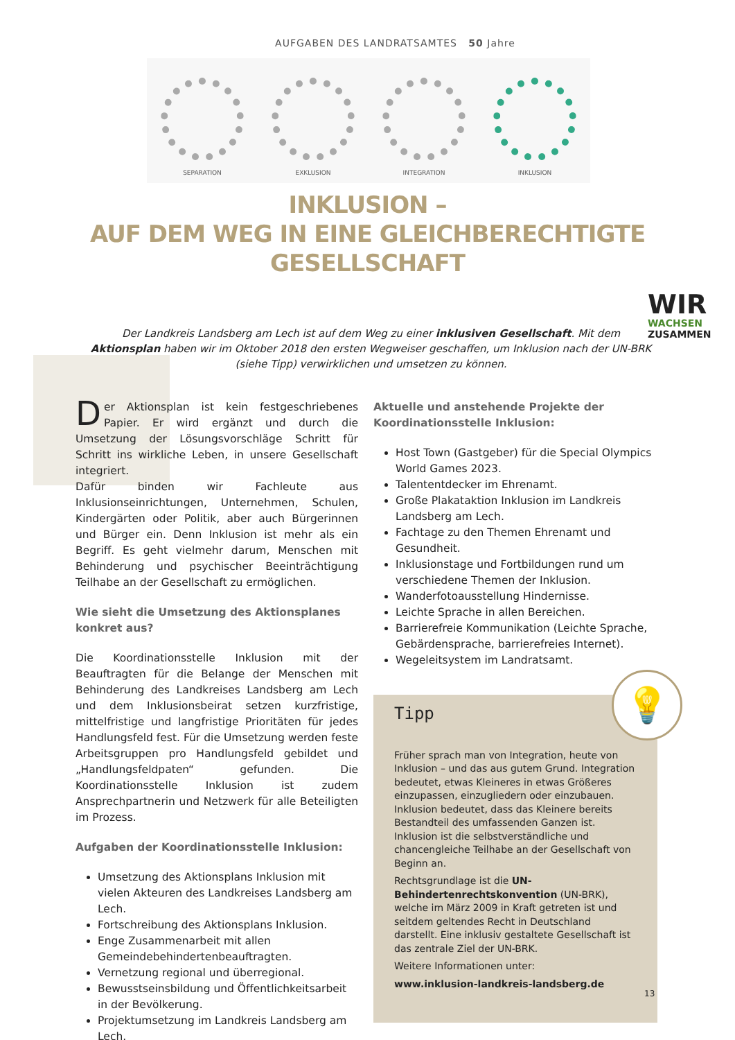AUFGABEN DES LANDRATSAMTES 50 Jahre
SEPARATION
EXKLUSION
INTEGRATION
INKLUSION
INKLUSION –
AUF DEM WEG IN EINE GLEICHBERECHTIGTE GESELLSCHAFT
WIR
WACHSEN
ZUSAMMEN
Der Landkreis Landsberg am Lech ist auf dem Weg zu einer inklusiven Gesellschaft. Mit dem Aktionsplan haben wir im Oktober 2018 den ersten Wegweiser geschaffen, um Inklusion nach der UN-BRK (siehe Tipp) verwirklichen und umsetzen zu können.
Der Aktionsplan ist kein festgeschriebenes Papier. Er wird ergänzt und durch die Umsetzung der Lösungsvorschläge Schritt für Schritt ins wirkliche Leben, in unsere Gesellschaft integriert.
Dafür binden wir Fachleute aus Inklusionseinrichtungen, Unternehmen, Schulen, Kindergärten oder Politik, aber auch Bürgerinnen und Bürger ein. Denn Inklusion ist mehr als ein Begriff. Es geht vielmehr darum, Menschen mit Behinderung und psychischer Beeinträchtigung Teilhabe an der Gesellschaft zu ermöglichen.
Wie sieht die Umsetzung des Aktionsplanes konkret aus?
Die Koordinationsstelle Inklusion mit der Beauftragten für die Belange der Menschen mit Behinderung des Landkreises Landsberg am Lech und dem Inklusionsbeirat setzen kurzfristige, mittelfristige und langfristige Prioritäten für jedes Handlungsfeld fest. Für die Umsetzung werden feste Arbeitsgruppen pro Handlungsfeld gebildet und „Handlungsfeldpaten“ gefunden. Die Koordinationsstelle Inklusion ist zudem Ansprechpartnerin und Netzwerk für alle Beteiligten im Prozess.
Aufgaben der Koordinationsstelle Inklusion:
Umsetzung des Aktionsplans Inklusion mit vielen Akteuren des Landkreises Landsberg am Lech.
Fortschreibung des Aktionsplans Inklusion.
Enge Zusammenarbeit mit allen Gemeindebehindertenbeauftragten.
Vernetzung regional und überregional.
Bewusstseinsbildung und Öffentlichkeitsarbeit in der Bevölkerung.
Projektumsetzung im Landkreis Landsberg am Lech.
Aktuelle und anstehende Projekte der Koordinationsstelle Inklusion:
Host Town (Gastgeber) für die Special Olympics World Games 2023.
Talententdecker im Ehrenamt.
Große Plakataktion Inklusion im Landkreis Landsberg am Lech.
Fachtage zu den Themen Ehrenamt und Gesundheit.
Inklusionstage und Fortbildungen rund um verschiedene Themen der Inklusion.
Wanderfotoausstellung Hindernisse.
Leichte Sprache in allen Bereichen.
Barrierefreie Kommunikation (Leichte Sprache, Gebärdensprache, barrierefreies Internet).
Wegeleitsystem im Landratsamt.
💡
Tipp
Früher sprach man von Integration, heute von Inklusion – und das aus gutem Grund. Integration bedeutet, etwas Kleineres in etwas Größeres einzupassen, einzugliedern oder einzubauen. Inklusion bedeutet, dass das Kleinere bereits Bestandteil des umfassenden Ganzen ist. Inklusion ist die selbstverständliche und chancengleiche Teilhabe an der Gesellschaft von Beginn an.
Rechtsgrundlage ist die UN-Behindertenrechtskonvention (UN-BRK), welche im März 2009 in Kraft getreten ist und seitdem geltendes Recht in Deutschland darstellt. Eine inklusiv gestaltete Gesellschaft ist das zentrale Ziel der UN-BRK.
Weitere Informationen unter:
www.inklusion-landkreis-landsberg.de
13